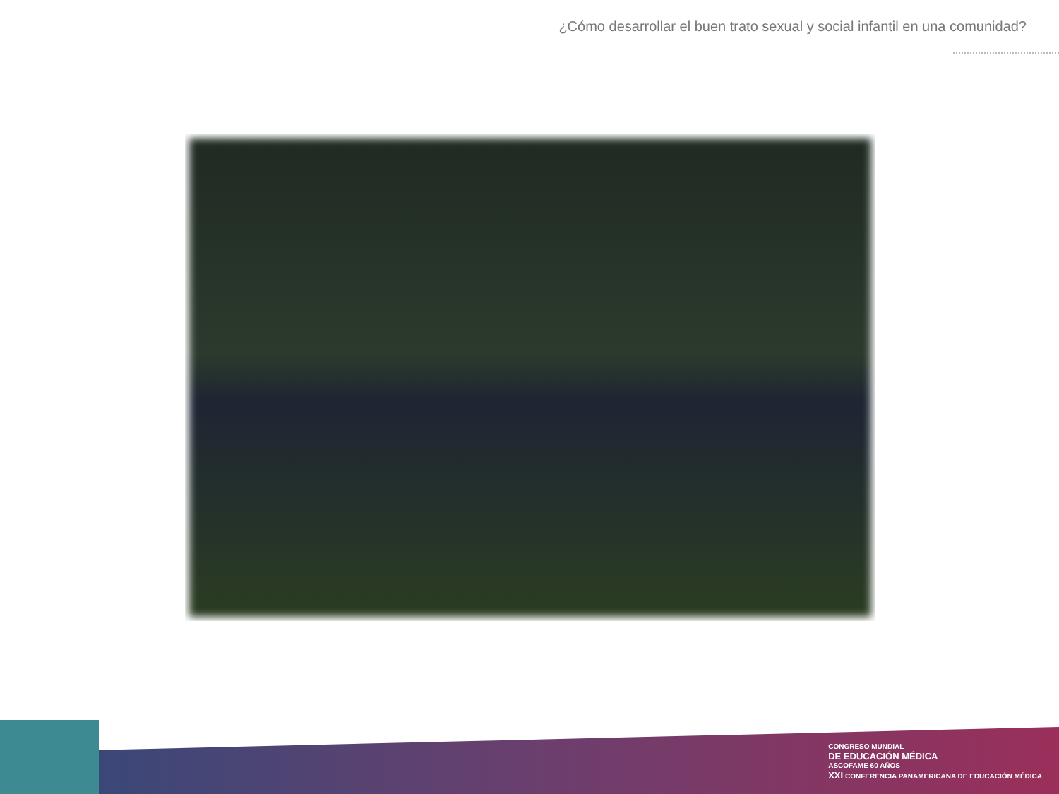¿Cómo desarrollar el buen trato sexual y social infantil en una comunidad?
CONGRESO MUNDIAL
DE EDUCACIÓN MÉDICA
ASCOFAME 60 AÑOS
XXI CONFERENCIA PANAMERICANA DE EDUCACIÓN MÉDICA